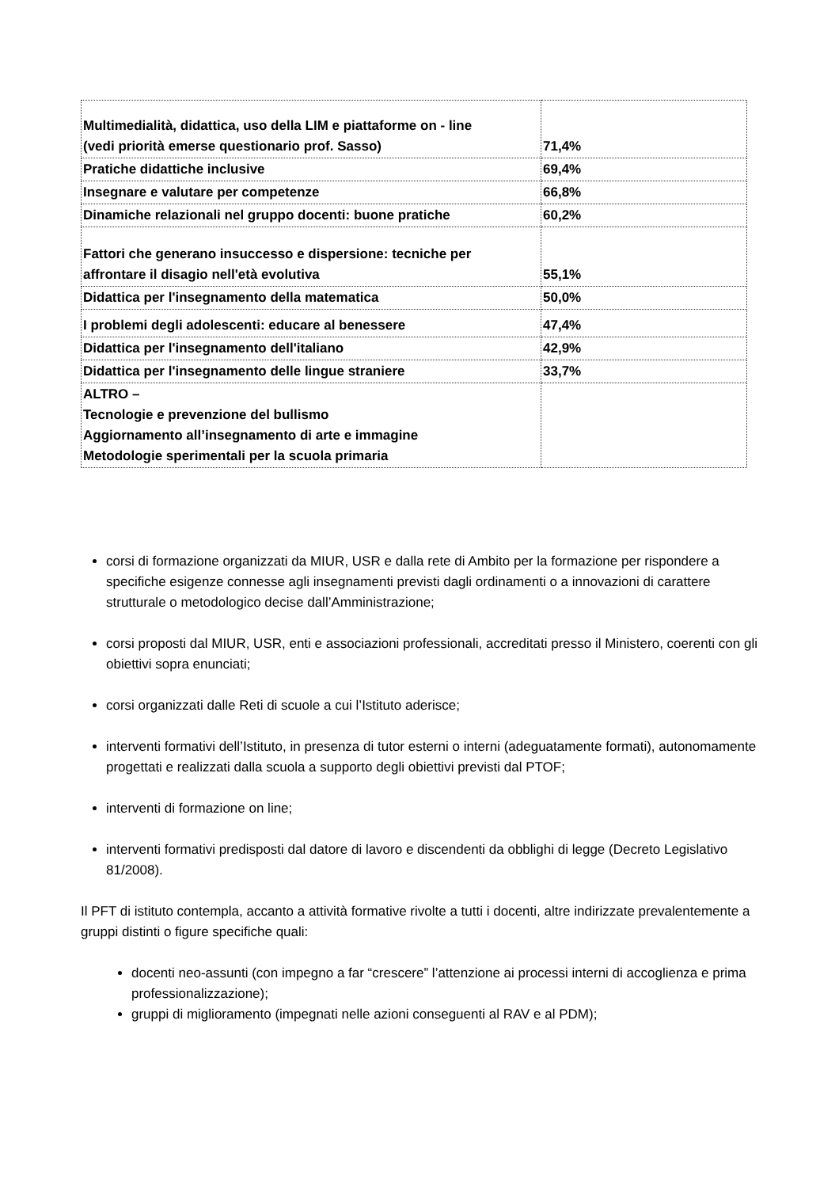| Multimedialità, didattica, uso della LIM e piattaforme on - line (vedi priorità emerse questionario prof. Sasso) | 71,4% |
| Pratiche didattiche inclusive | 69,4% |
| Insegnare e valutare per competenze | 66,8% |
| Dinamiche relazionali nel gruppo docenti: buone pratiche | 60,2% |
| Fattori che generano insuccesso e dispersione: tecniche per affrontare il disagio nell'età evolutiva | 55,1% |
| Didattica per l'insegnamento della matematica | 50,0% |
| I problemi degli adolescenti: educare al benessere | 47,4% |
| Didattica per l'insegnamento dell'italiano | 42,9% |
| Didattica per l'insegnamento delle lingue straniere | 33,7% |
| ALTRO – Tecnologie e prevenzione del bullismo Aggiornamento all’insegnamento di arte e immagine Metodologie sperimentali per la scuola primaria | |
corsi di formazione organizzati da MIUR, USR e dalla rete di Ambito per la formazione per rispondere a specifiche esigenze connesse agli insegnamenti previsti dagli ordinamenti o a innovazioni di carattere strutturale o metodologico decise dall’Amministrazione;
corsi proposti dal MIUR, USR, enti e associazioni professionali, accreditati presso il Ministero, coerenti con gli obiettivi sopra enunciati;
corsi organizzati dalle Reti di scuole a cui l’Istituto aderisce;
interventi formativi dell’Istituto, in presenza di tutor esterni o interni (adeguatamente formati), autonomamente progettati e realizzati dalla scuola a supporto degli obiettivi previsti dal PTOF;
interventi di formazione on line;
interventi formativi predisposti dal datore di lavoro e discendenti da obblighi di legge (Decreto Legislativo 81/2008).
Il PFT di istituto contempla, accanto a attività formative rivolte a tutti i docenti, altre indirizzate prevalentemente a gruppi distinti o figure specifiche quali:
docenti neo-assunti (con impegno a far “crescere” l’attenzione ai processi interni di accoglienza e prima professionalizzazione);
gruppi di miglioramento (impegnati nelle azioni conseguenti al RAV e al PDM);